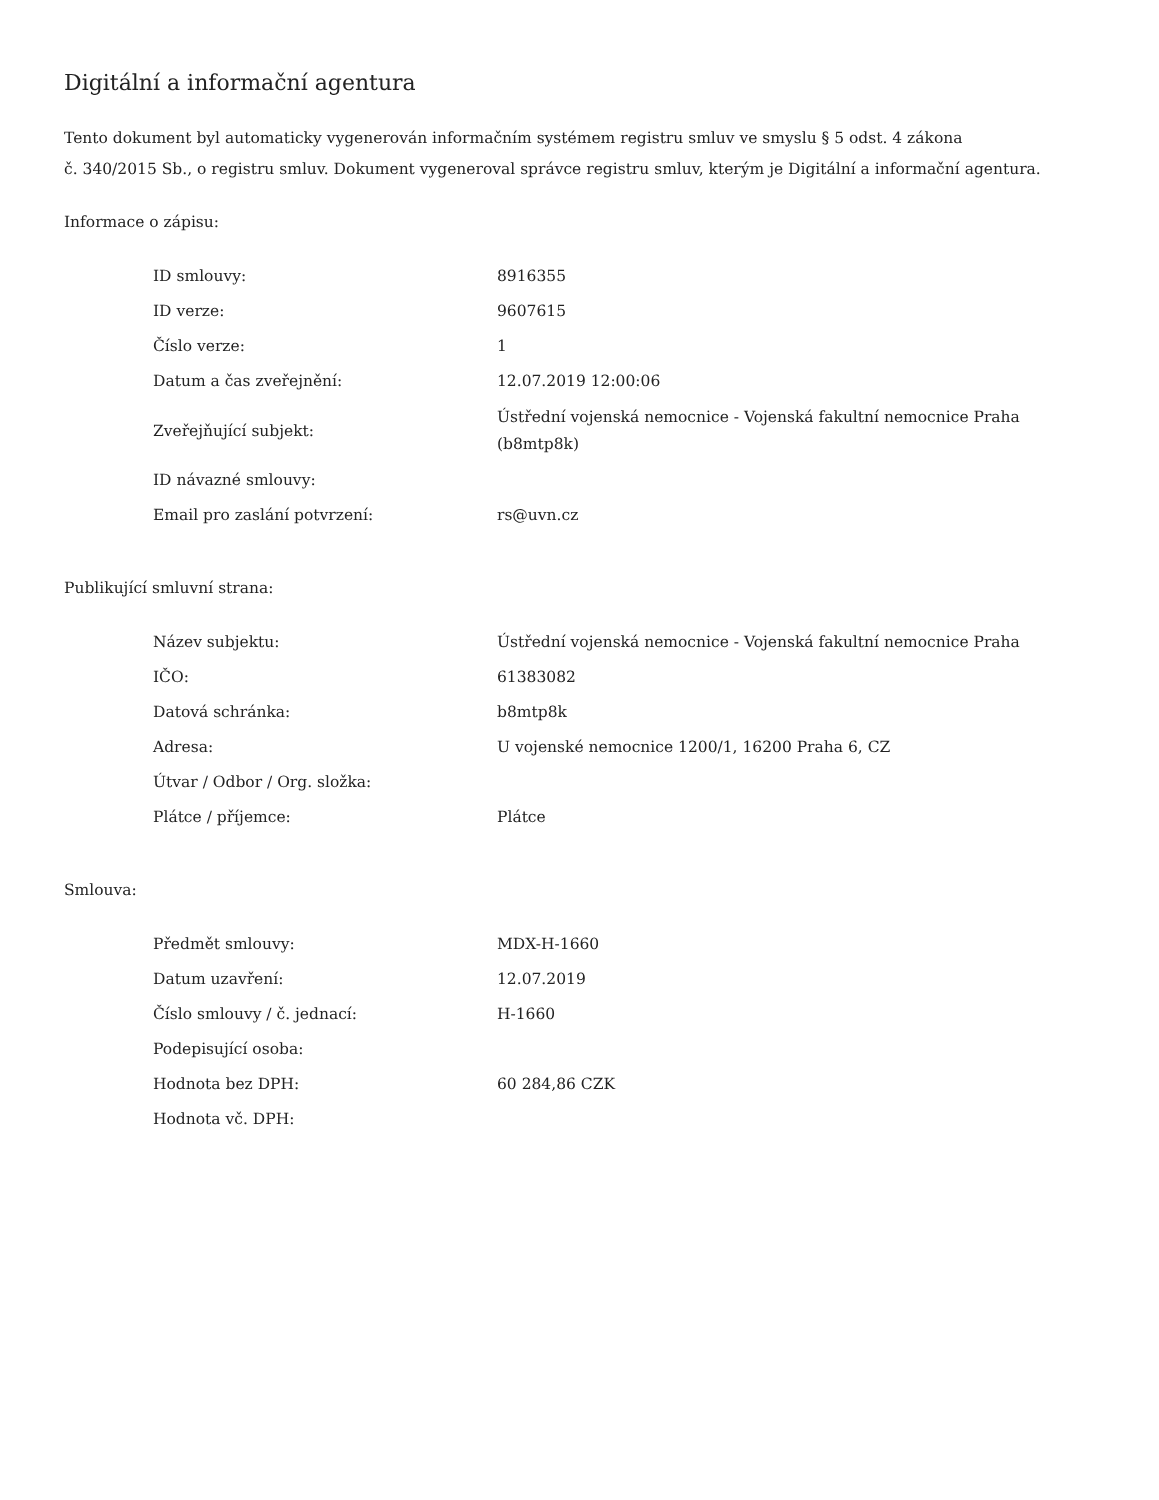Digitální a informační agentura
Tento dokument byl automaticky vygenerován informačním systémem registru smluv ve smyslu § 5 odst. 4 zákona
č. 340/2015 Sb., o registru smluv. Dokument vygeneroval správce registru smluv, kterým je Digitální a informační agentura.
Informace o zápisu:
| ID smlouvy: | 8916355 |
| ID verze: | 9607615 |
| Číslo verze: | 1 |
| Datum a čas zveřejnění: | 12.07.2019 12:00:06 |
| Zveřejňující subjekt: | Ústřední vojenská nemocnice - Vojenská fakultní nemocnice Praha (b8mtp8k) |
| ID návazné smlouvy: | |
| Email pro zaslání potvrzení: | rs@uvn.cz |
Publikující smluvní strana:
| Název subjektu: | Ústřední vojenská nemocnice - Vojenská fakultní nemocnice Praha |
| IČO: | 61383082 |
| Datová schránka: | b8mtp8k |
| Adresa: | U vojenské nemocnice 1200/1, 16200 Praha 6, CZ |
| Útvar / Odbor / Org. složka: | |
| Plátce / příjemce: | Plátce |
Smlouva:
| Předmět smlouvy: | MDX-H-1660 |
| Datum uzavření: | 12.07.2019 |
| Číslo smlouvy / č. jednací: | H-1660 |
| Podepisující osoba: | |
| Hodnota bez DPH: | 60 284,86 CZK |
| Hodnota vč. DPH: | |